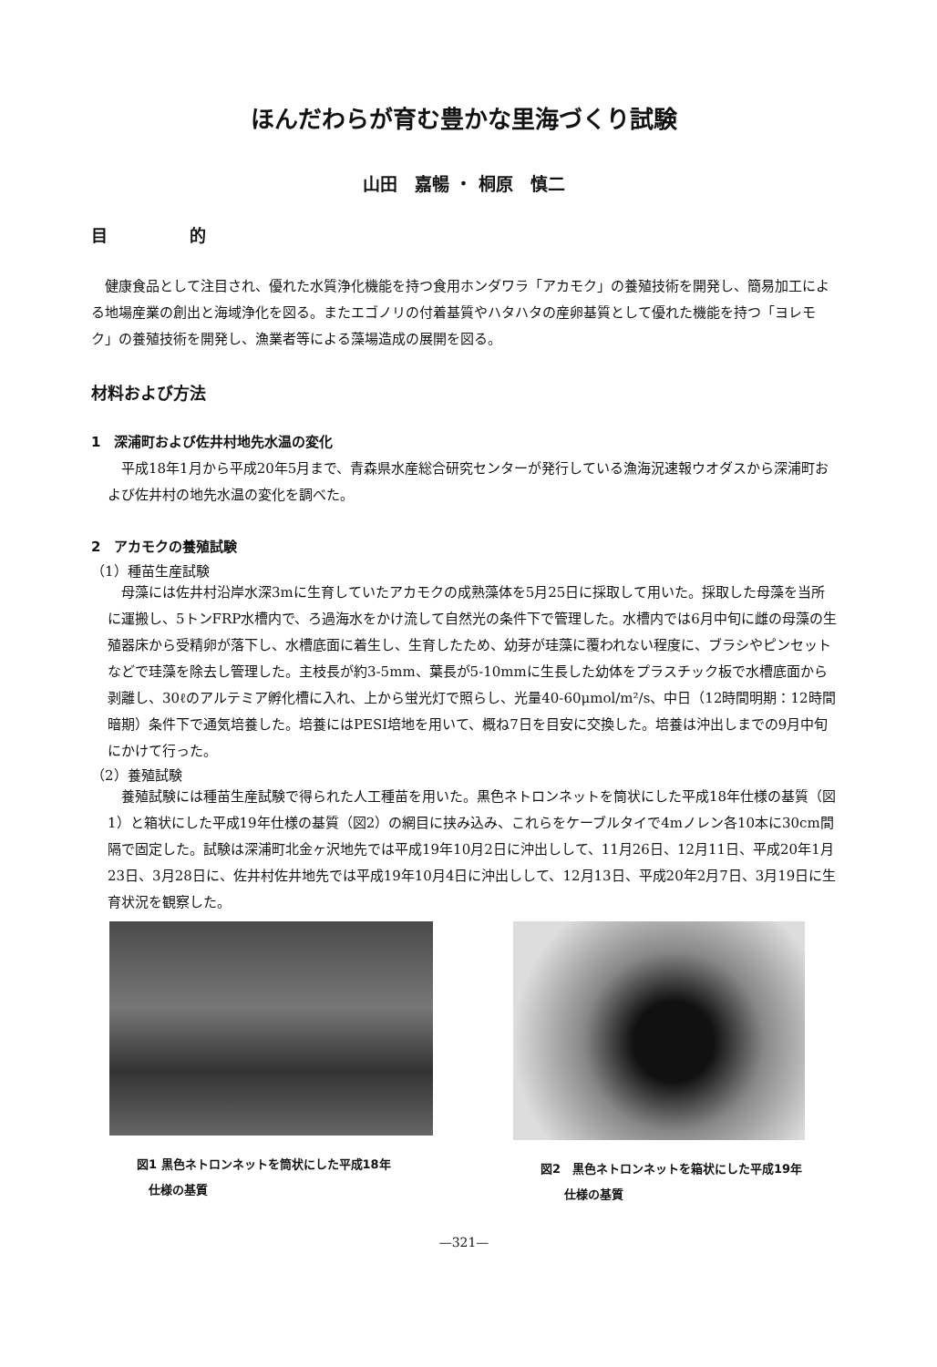ほんだわらが育む豊かな里海づくり試験
山田　嘉暢 ・ 桐原　慎二
目　　　　　的
健康食品として注目され、優れた水質浄化機能を持つ食用ホンダワラ「アカモク」の養殖技術を開発し、簡易加工による地場産業の創出と海域浄化を図る。またエゴノリの付着基質やハタハタの産卵基質として優れた機能を持つ「ヨレモク」の養殖技術を開発し、漁業者等による藻場造成の展開を図る。
材料および方法
1　深浦町および佐井村地先水温の変化
平成18年1月から平成20年5月まで、青森県水産総合研究センターが発行している漁海況速報ウオダスから深浦町および佐井村の地先水温の変化を調べた。
2　アカモクの養殖試験
（1）種苗生産試験
母藻には佐井村沿岸水深3mに生育していたアカモクの成熟藻体を5月25日に採取して用いた。採取した母藻を当所に運搬し、5トンFRP水槽内で、ろ過海水をかけ流して自然光の条件下で管理した。水槽内では6月中旬に雌の母藻の生殖器床から受精卵が落下し、水槽底面に着生し、生育したため、幼芽が珪藻に覆われない程度に、ブラシやピンセットなどで珪藻を除去し管理した。主枝長が約3-5mm、葉長が5-10mmに生長した幼体をプラスチック板で水槽底面から剥離し、30ℓのアルテミア孵化槽に入れ、上から蛍光灯で照らし、光量40-60μmol/m²/s、中日（12時間明期：12時間暗期）条件下で通気培養した。培養にはPESI培地を用いて、概ね7日を目安に交換した。培養は沖出しまでの9月中旬にかけて行った。
（2）養殖試験
養殖試験には種苗生産試験で得られた人工種苗を用いた。黒色ネトロンネットを筒状にした平成18年仕様の基質（図1）と箱状にした平成19年仕様の基質（図2）の網目に挟み込み、これらをケーブルタイで4mノレン各10本に30cm間隔で固定した。試験は深浦町北金ヶ沢地先では平成19年10月2日に沖出しして、11月26日、12月11日、平成20年1月23日、3月28日に、佐井村佐井地先では平成19年10月4日に沖出しして、12月13日、平成20年2月7日、3月19日に生育状況を観察した。
図1 黒色ネトロンネットを筒状にした平成18年
　仕様の基質
図2　黒色ネトロンネットを箱状にした平成19年
　　仕様の基質
—321—